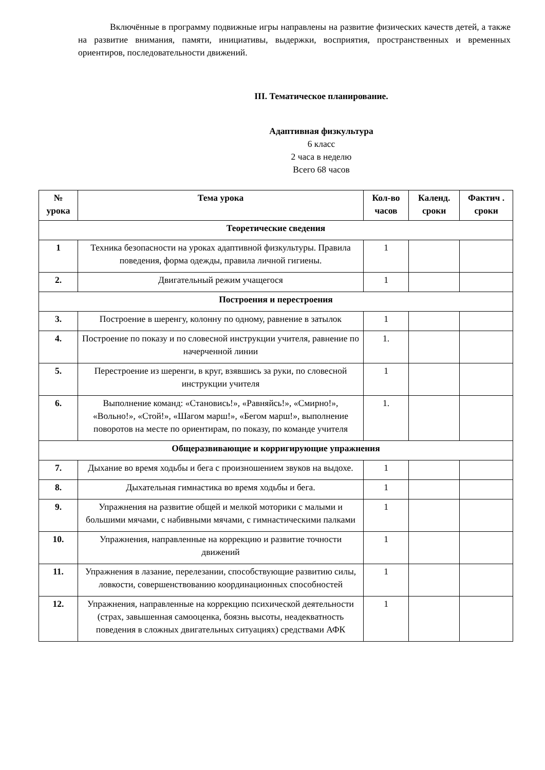Включённые в программу подвижные игры направлены на развитие физических качеств детей, а также на развитие внимания, памяти, инициативы, выдержки, восприятия, пространственных и временных ориентиров, последовательности движений.
III. Тематическое планирование.
Адаптивная физкультура
6 класс
2 часа в неделю
Всего 68 часов
| № урока | Тема урока | Кол-во часов | Календ. сроки | Фактич . сроки |
| --- | --- | --- | --- | --- |
| Теоретические сведения | | | | |
| 1 | Техника безопасности на уроках адаптивной физкультуры. Правила поведения, форма одежды, правила личной гигиены. | 1 | | |
| 2. | Двигательный режим учащегося | 1 | | |
| Построения и перестроения | | | | |
| 3. | Построение в шеренгу, колонну по одному, равнение в затылок | 1 | | |
| 4. | Построение по показу и по словесной инструкции учителя, равнение по начерченной линии | 1. | | |
| 5. | Перестроение из шеренги, в круг, взявшись за руки, по словесной инструкции учителя | 1 | | |
| 6. | Выполнение команд: «Становись!», «Равняйсь!», «Смирно!», «Вольно!», «Стой!», «Шагом марш!», «Бегом марш!», выполнение поворотов на месте по ориентирам, по показу, по команде учителя | 1. | | |
| Общеразвивающие и корригирующие упражнения | | | | |
| 7. | Дыхание во время ходьбы и бега с произношением звуков на выдохе. | 1 | | |
| 8. | Дыхательная гимнастика во время ходьбы и бега. | 1 | | |
| 9. | Упражнения на развитие общей и мелкой моторики с малыми и большими мячами, с набивными мячами, с гимнастическими палками | 1 | | |
| 10. | Упражнения, направленные на коррекцию и развитие точности движений | 1 | | |
| 11. | Упражнения в лазание, перелезании, способствующие развитию силы, ловкости, совершенствованию координационных способностей | 1 | | |
| 12. | Упражнения, направленные на коррекцию психической деятельности (страх, завышенная самооценка, боязнь высоты, неадекватность поведения в сложных двигательных ситуациях) средствами АФК | 1 | | |